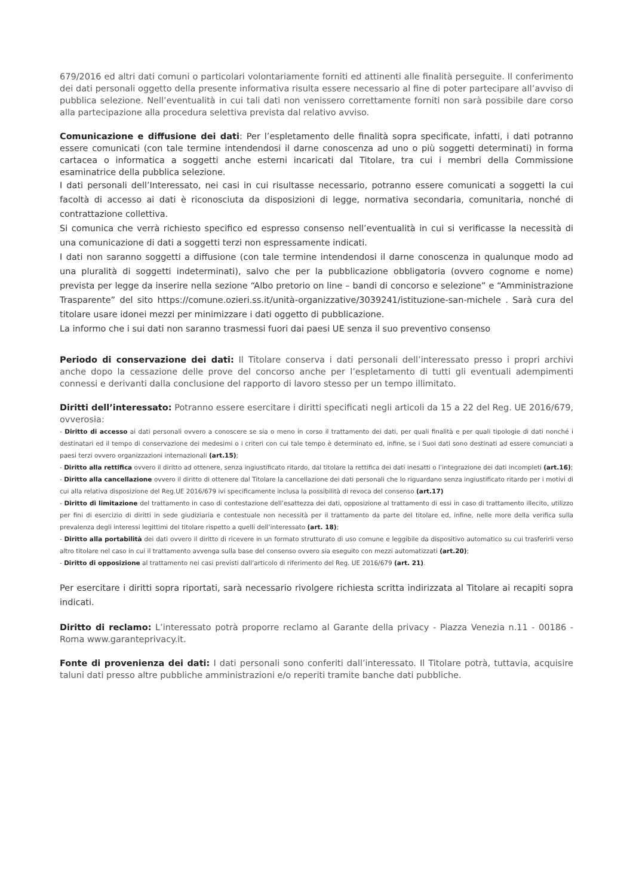679/2016 ed altri dati comuni o particolari volontariamente forniti ed attinenti alle finalità perseguite. Il conferimento dei dati personali oggetto della presente informativa risulta essere necessario al fine di poter partecipare all’avviso di pubblica selezione. Nell’eventualità in cui tali dati non venissero correttamente forniti non sarà possibile dare corso alla partecipazione alla procedura selettiva prevista dal relativo avviso.
Comunicazione e diffusione dei dati: Per l’espletamento delle finalità sopra specificate, infatti, i dati potranno essere comunicati (con tale termine intendendosi il darne conoscenza ad uno o più soggetti determinati) in forma cartacea o informatica a soggetti anche esterni incaricati dal Titolare, tra cui i membri della Commissione esaminatrice della pubblica selezione.
I dati personali dell’Interessato, nei casi in cui risultasse necessario, potranno essere comunicati a soggetti la cui facoltà di accesso ai dati è riconosciuta da disposizioni di legge, normativa secondaria, comunitaria, nonché di contrattazione collettiva.
Si comunica che verrà richiesto specifico ed espresso consenso nell’eventualità in cui si verificasse la necessità di una comunicazione di dati a soggetti terzi non espressamente indicati.
I dati non saranno soggetti a diffusione (con tale termine intendendosi il darne conoscenza in qualunque modo ad una pluralità di soggetti indeterminati), salvo che per la pubblicazione obbligatoria (ovvero cognome e nome) prevista per legge da inserire nella sezione “Albo pretorio on line – bandi di concorso e selezione” e “Amministrazione Trasparente” del sito https://comune.ozieri.ss.it/unità-organizzative/3039241/istituzione-san-michele . Sarà cura del titolare usare idonei mezzi per minimizzare i dati oggetto di pubblicazione.
La informo che i sui dati non saranno trasmessi fuori dai paesi UE senza il suo preventivo consenso
Periodo di conservazione dei dati: Il Titolare conserva i dati personali dell’interessato presso i propri archivi anche dopo la cessazione delle prove del concorso anche per l’espletamento di tutti gli eventuali adempimenti connessi e derivanti dalla conclusione del rapporto di lavoro stesso per un tempo illimitato.
Diritti dell’interessato: Potranno essere esercitare i diritti specificati negli articoli da 15 a 22 del Reg. UE 2016/679, ovverosia:
- Diritto di accesso ai dati personali ovvero a conoscere se sia o meno in corso il trattamento dei dati, per quali finalità e per quali tipologie di dati nonché i destinatari ed il tempo di conservazione dei medesimi o i criteri con cui tale tempo è determinato ed, infine, se i Suoi dati sono destinati ad essere comunciati a paesi terzi ovvero organizzazioni internazionali (art.15);
- Diritto alla rettifica ovvero il diritto ad ottenere, senza ingiustificato ritardo, dal titolare la rettifica dei dati inesatti o l’integrazione dei dati incompleti (art.16);
- Diritto alla cancellazione ovvero il diritto di ottenere dal Titolare la cancellazione dei dati personali che lo riguardano senza ingiustificato ritardo per i motivi di cui alla relativa disposizione del Reg.UE 2016/679 ivi specificamente inclusa la possibilità di revoca del consenso (art.17)
- Diritto di limitazione del trattamento in caso di contestazione dell’esattezza dei dati, opposizione al trattamento di essi in caso di trattamento illecito, utilizzo per fini di esercizio di diritti in sede giudiziaria e contestuale non necessità per il trattamento da parte del titolare ed, infine, nelle more della verifica sulla prevalenza degli interessi legittimi del titolare rispetto a quelli dell’interessato (art. 18);
- Diritto alla portabilità dei dati ovvero il diritto di ricevere in un formato strutturato di uso comune e leggibile da dispositivo automatico su cui trasferirli verso altro titolare nel caso in cui il trattamento avvenga sulla base del consenso ovvero sia eseguito con mezzi automatizzati (art.20);
- Diritto di opposizione al trattamento nei casi previsti dall’articolo di riferimento del Reg. UE 2016/679 (art. 21).
Per esercitare i diritti sopra riportati, sarà necessario rivolgere richiesta scritta indirizzata al Titolare ai recapiti sopra indicati.
Diritto di reclamo: L’interessato potrà proporre reclamo al Garante della privacy - Piazza Venezia n.11 - 00186 - Roma www.garanteprivacy.it.
Fonte di provenienza dei dati: I dati personali sono conferiti dall’interessato. Il Titolare potrà, tuttavia, acquisire taluni dati presso altre pubbliche amministrazioni e/o reperiti tramite banche dati pubbliche.